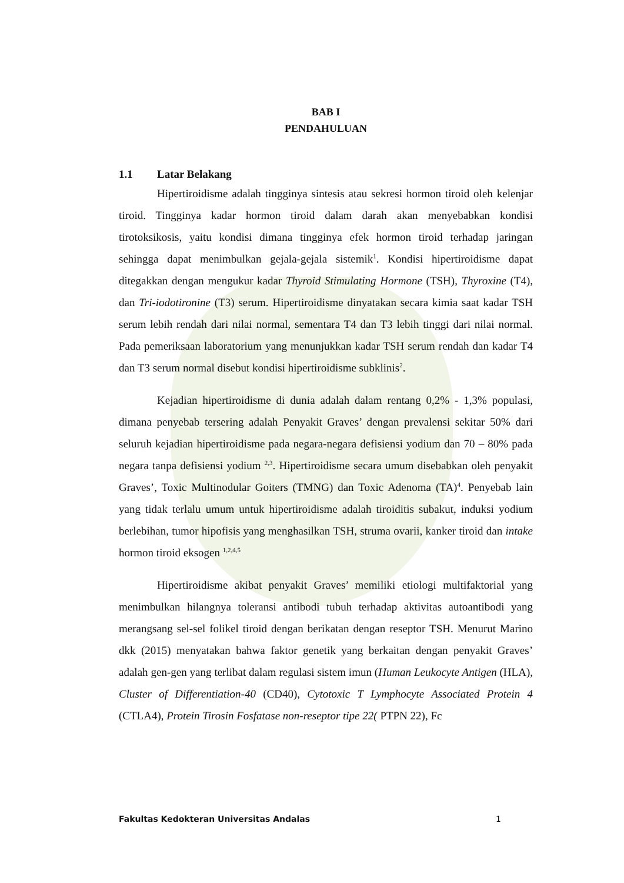BAB I
PENDAHULUAN
1.1 Latar Belakang
Hipertiroidisme adalah tingginya sintesis atau sekresi hormon tiroid oleh kelenjar tiroid. Tingginya kadar hormon tiroid dalam darah akan menyebabkan kondisi tirotoksikosis, yaitu kondisi dimana tingginya efek hormon tiroid terhadap jaringan sehingga dapat menimbulkan gejala-gejala sistemik<sup>1</sup>. Kondisi hipertiroidisme dapat ditegakkan dengan mengukur kadar Thyroid Stimulating Hormone (TSH), Thyroxine (T4), dan Tri-iodotironine (T3) serum. Hipertiroidisme dinyatakan secara kimia saat kadar TSH serum lebih rendah dari nilai normal, sementara T4 dan T3 lebih tinggi dari nilai normal. Pada pemeriksaan laboratorium yang menunjukkan kadar TSH serum rendah dan kadar T4 dan T3 serum normal disebut kondisi hipertiroidisme subklinis<sup>2</sup>.
Kejadian hipertiroidisme di dunia adalah dalam rentang 0,2% - 1,3% populasi, dimana penyebab tersering adalah Penyakit Graves’ dengan prevalensi sekitar 50% dari seluruh kejadian hipertiroidisme pada negara-negara defisiensi yodium dan 70 – 80% pada negara tanpa defisiensi yodium <sup>2,3</sup>. Hipertiroidisme secara umum disebabkan oleh penyakit Graves’, Toxic Multinodular Goiters (TMNG) dan Toxic Adenoma (TA)<sup>4</sup>. Penyebab lain yang tidak terlalu umum untuk hipertiroidisme adalah tiroiditis subakut, induksi yodium berlebihan, tumor hipofisis yang menghasilkan TSH, struma ovarii, kanker tiroid dan intake hormon tiroid eksogen <sup>1,2,4,5</sup>
Hipertiroidisme akibat penyakit Graves’ memiliki etiologi multifaktorial yang menimbulkan hilangnya toleransi antibodi tubuh terhadap aktivitas autoantibodi yang merangsang sel-sel folikel tiroid dengan berikatan dengan reseptor TSH. Menurut Marino dkk (2015) menyatakan bahwa faktor genetik yang berkaitan dengan penyakit Graves’ adalah gen-gen yang terlibat dalam regulasi sistem imun (Human Leukocyte Antigen (HLA), Cluster of Differentiation-40 (CD40), Cytotoxic T Lymphocyte Associated Protein 4 (CTLA4), Protein Tirosin Fosfatase non-reseptor tipe 22( PTPN 22), Fc
Fakultas Kedokteran Universitas Andalas 1